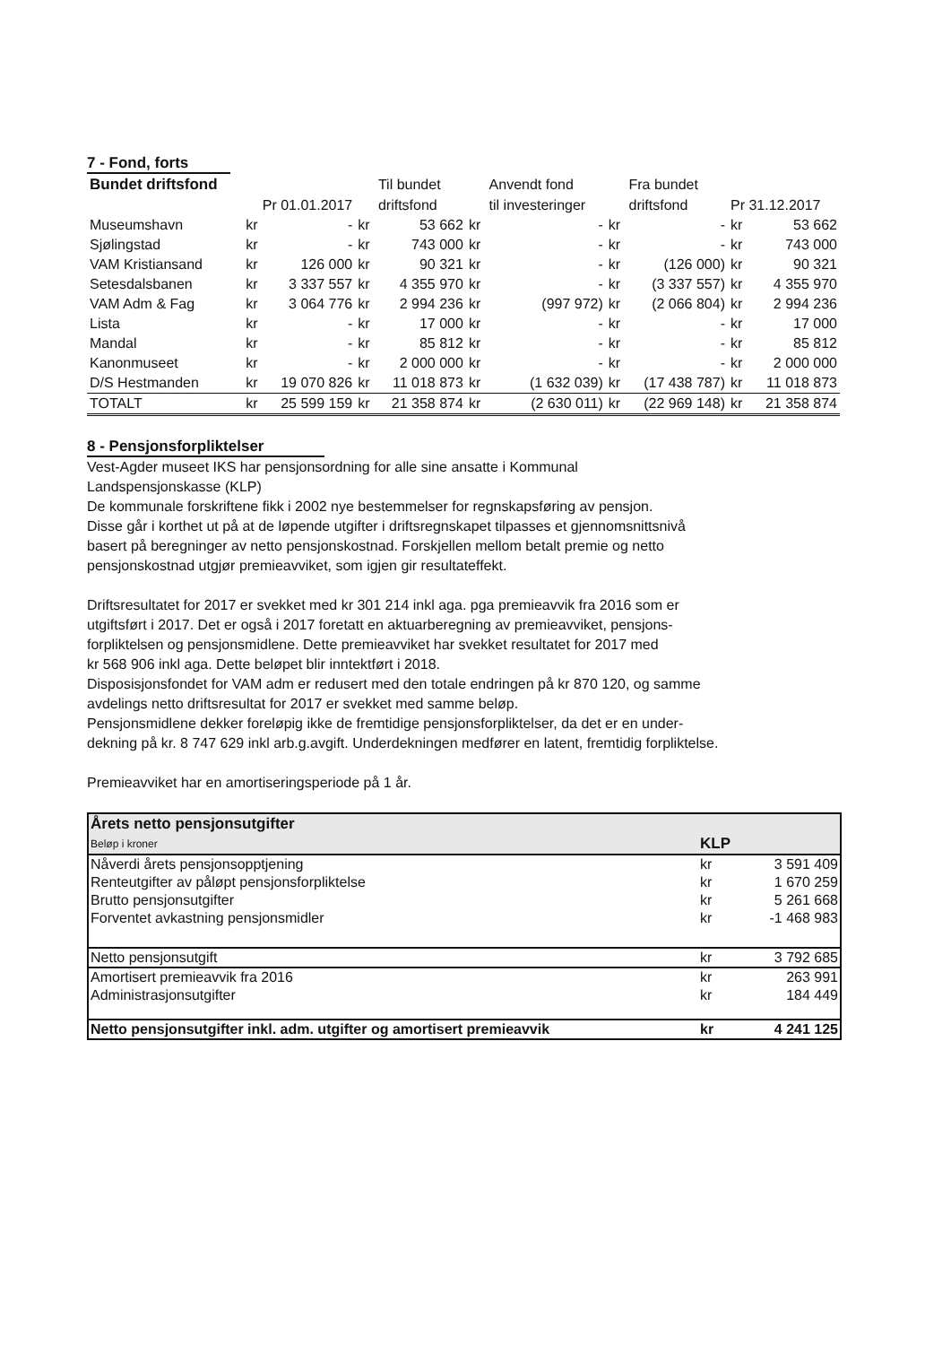7 - Fond, forts
| Bundet driftsfond | | | | Til bundet | | Anvendt fond | | Fra bundet | | |
| | Pr 01.01.2017 | | | driftsfond | | til investeringer | | driftsfond | Pr 31.12.2017 | |
| Museumshavn | kr | - | kr | 53 662 | kr | - | kr | - | kr | 53 662 |
| Sjølingstad | kr | - | kr | 743 000 | kr | - | kr | - | kr | 743 000 |
| VAM Kristiansand | kr | 126 000 | kr | 90 321 | kr | - | kr | (126 000) | kr | 90 321 |
| Setesdalsbanen | kr | 3 337 557 | kr | 4 355 970 | kr | - | kr | (3 337 557) | kr | 4 355 970 |
| VAM Adm & Fag | kr | 3 064 776 | kr | 2 994 236 | kr | (997 972) | kr | (2 066 804) | kr | 2 994 236 |
| Lista | kr | - | kr | 17 000 | kr | - | kr | - | kr | 17 000 |
| Mandal | kr | - | kr | 85 812 | kr | - | kr | - | kr | 85 812 |
| Kanonmuseet | kr | - | kr | 2 000 000 | kr | - | kr | - | kr | 2 000 000 |
| D/S Hestmanden | kr | 19 070 826 | kr | 11 018 873 | kr | (1 632 039) | kr | (17 438 787) | kr | 11 018 873 |
| TOTALT | kr | 25 599 159 | kr | 21 358 874 | kr | (2 630 011) | kr | (22 969 148) | kr | 21 358 874 |
8 - Pensjonsforpliktelser
Vest-Agder museet IKS har pensjonsordning for alle sine ansatte i Kommunal
Landspensjonskasse (KLP)
De kommunale forskriftene fikk i 2002 nye bestemmelser for regnskapsføring av pensjon.
Disse går i korthet ut på at de løpende utgifter i driftsregnskapet tilpasses et gjennomsnittsnivå
basert på beregninger av netto pensjonskostnad. Forskjellen mellom betalt premie og netto
pensjonskostnad utgjør premieavviket, som igjen gir resultateffekt.
Driftsresultatet for 2017 er svekket med kr 301 214 inkl aga. pga premieavvik fra 2016 som er
utgiftsført i 2017. Det er også i 2017 foretatt en aktuarberegning av premieavviket, pensjons-
forpliktelsen og pensjonsmidlene. Dette premieavviket har svekket resultatet for 2017 med
kr 568 906 inkl aga. Dette beløpet blir inntektført i 2018.
Disposisjonsfondet for VAM adm er redusert med den totale endringen på kr 870 120, og samme
avdelings netto driftsresultat for 2017 er svekket med samme beløp.
Pensjonsmidlene dekker foreløpig ikke de fremtidige pensjonsforpliktelser, da det er en under-
dekning på kr. 8 747 629 inkl arb.g.avgift. Underdekningen medfører en latent, fremtidig forpliktelse.
Premieavviket har en amortiseringsperiode på 1 år.
| Årets netto pensjonsutgifter | | |
| Beløp i kroner | KLP | |
| Nåverdi årets pensjonsopptjening | kr | 3 591 409 |
| Renteutgifter av påløpt pensjonsforpliktelse | kr | 1 670 259 |
| Brutto pensjonsutgifter | kr | 5 261 668 |
| Forventet avkastning pensjonsmidler | kr | -1 468 983 |
| Netto pensjonsutgift | kr | 3 792 685 |
| Amortisert premieavvik fra 2016 | kr | 263 991 |
| Administrasjonsutgifter | kr | 184 449 |
| Netto pensjonsutgifter inkl. adm. utgifter og amortisert premieavvik | kr | 4 241 125 |